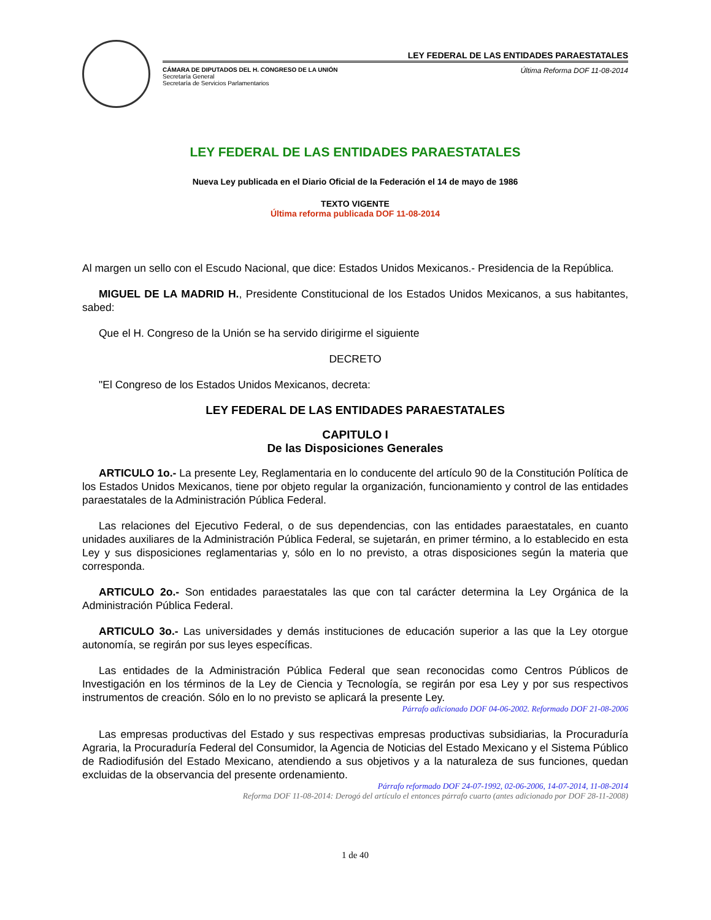LEY FEDERAL DE LAS ENTIDADES PARAESTATALES
CÁMARA DE DIPUTADOS DEL H. CONGRESO DE LA UNIÓN
Secretaría General
Secretaría de Servicios Parlamentarios
Última Reforma DOF 11-08-2014
LEY FEDERAL DE LAS ENTIDADES PARAESTATALES
Nueva Ley publicada en el Diario Oficial de la Federación el 14 de mayo de 1986
TEXTO VIGENTE
Última reforma publicada DOF 11-08-2014
Al margen un sello con el Escudo Nacional, que dice: Estados Unidos Mexicanos.- Presidencia de la República.
MIGUEL DE LA MADRID H., Presidente Constitucional de los Estados Unidos Mexicanos, a sus habitantes, sabed:
Que el H. Congreso de la Unión se ha servido dirigirme el siguiente
DECRETO
"El Congreso de los Estados Unidos Mexicanos, decreta:
LEY FEDERAL DE LAS ENTIDADES PARAESTATALES
CAPITULO I
De las Disposiciones Generales
ARTICULO 1o.- La presente Ley, Reglamentaria en lo conducente del artículo 90 de la Constitución Política de los Estados Unidos Mexicanos, tiene por objeto regular la organización, funcionamiento y control de las entidades paraestatales de la Administración Pública Federal.
Las relaciones del Ejecutivo Federal, o de sus dependencias, con las entidades paraestatales, en cuanto unidades auxiliares de la Administración Pública Federal, se sujetarán, en primer término, a lo establecido en esta Ley y sus disposiciones reglamentarias y, sólo en lo no previsto, a otras disposiciones según la materia que corresponda.
ARTICULO 2o.- Son entidades paraestatales las que con tal carácter determina la Ley Orgánica de la Administración Pública Federal.
ARTICULO 3o.- Las universidades y demás instituciones de educación superior a las que la Ley otorgue autonomía, se regirán por sus leyes específicas.
Las entidades de la Administración Pública Federal que sean reconocidas como Centros Públicos de Investigación en los términos de la Ley de Ciencia y Tecnología, se regirán por esa Ley y por sus respectivos instrumentos de creación. Sólo en lo no previsto se aplicará la presente Ley.
Párrafo adicionado DOF 04-06-2002. Reformado DOF 21-08-2006
Las empresas productivas del Estado y sus respectivas empresas productivas subsidiarias, la Procuraduría Agraria, la Procuraduría Federal del Consumidor, la Agencia de Noticias del Estado Mexicano y el Sistema Público de Radiodifusión del Estado Mexicano, atendiendo a sus objetivos y a la naturaleza de sus funciones, quedan excluidas de la observancia del presente ordenamiento.
Párrafo reformado DOF 24-07-1992, 02-06-2006, 14-07-2014, 11-08-2014
Reforma DOF 11-08-2014: Derogó del artículo el entonces párrafo cuarto (antes adicionado por DOF 28-11-2008)
1 de 40